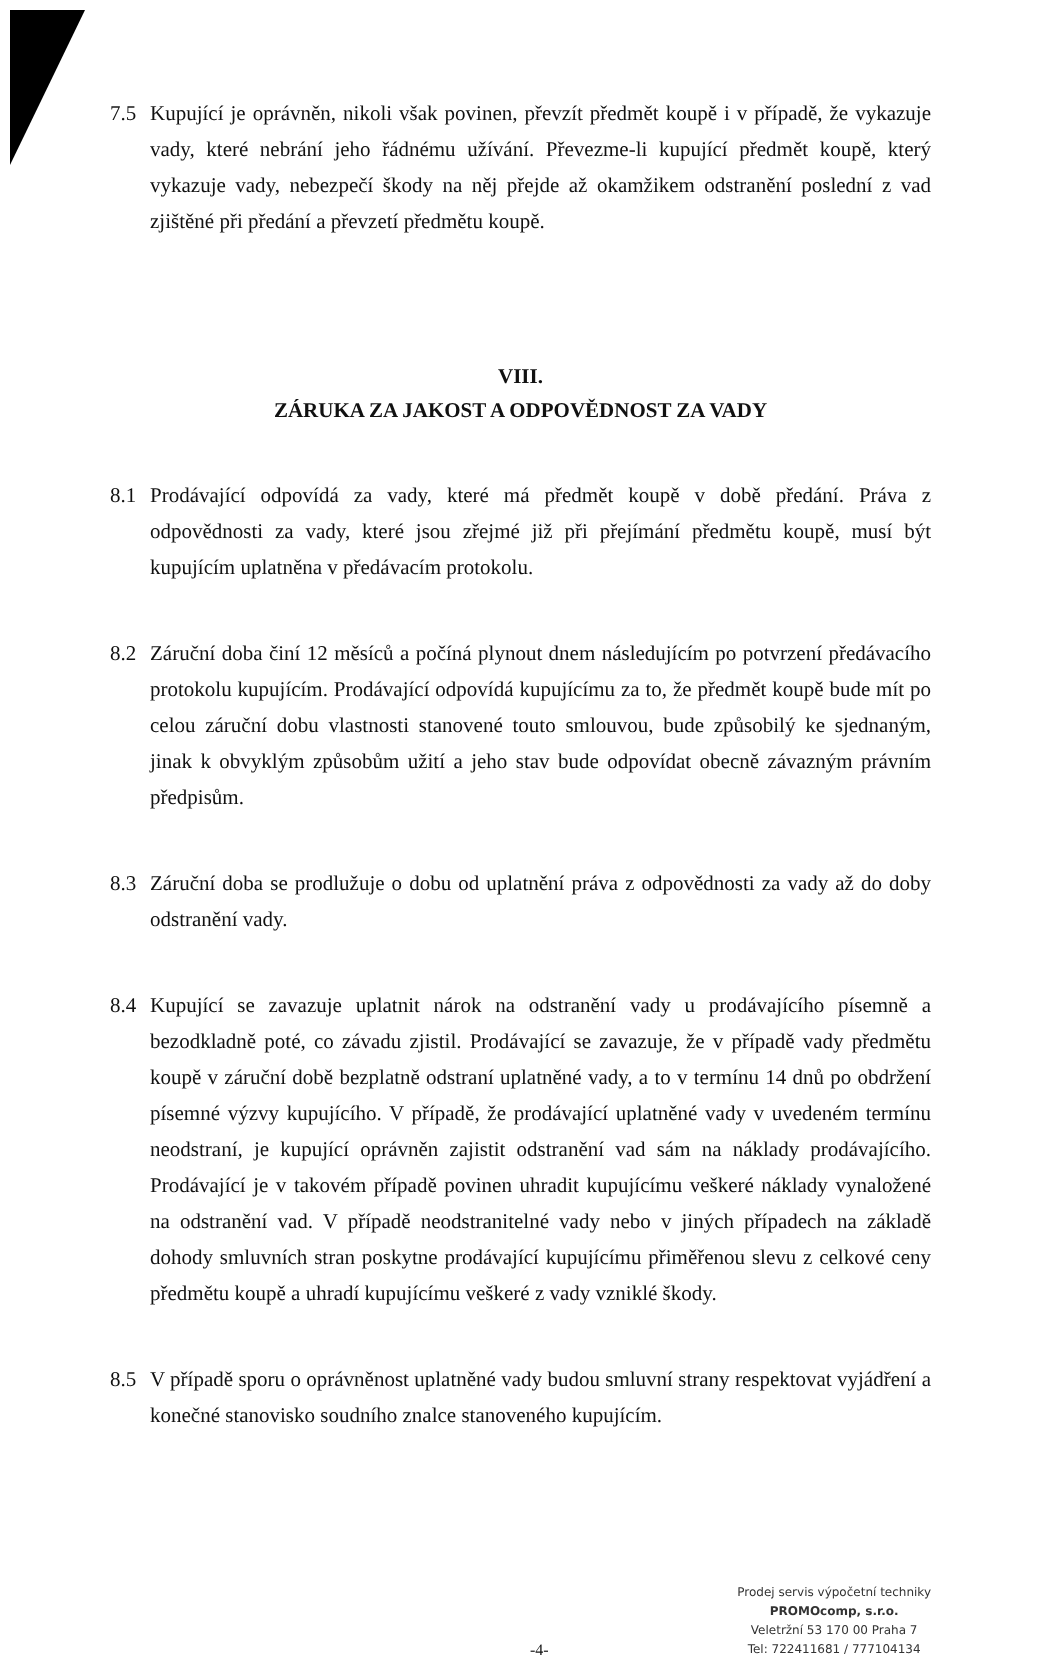7.5 Kupující je oprávněn, nikoli však povinen, převzít předmět koupě i v případě, že vykazuje vady, které nebrání jeho řádnému užívání. Převezme-li kupující předmět koupě, který vykazuje vady, nebezpečí škody na něj přejde až okamžikem odstranění poslední z vad zjištěné při předání a převzetí předmětu koupě.
VIII.
ZÁRUKA ZA JAKOST A ODPOVĚDNOST ZA VADY
8.1 Prodávající odpovídá za vady, které má předmět koupě v době předání. Práva z odpovědnosti za vady, které jsou zřejmé již při přejímání předmětu koupě, musí být kupujícím uplatněna v předávacím protokolu.
8.2 Záruční doba činí 12 měsíců a počíná plynout dnem následujícím po potvrzení předávacího protokolu kupujícím. Prodávající odpovídá kupujícímu za to, že předmět koupě bude mít po celou záruční dobu vlastnosti stanovené touto smlouvou, bude způsobilý ke sjednaným, jinak k obvyklým způsobům užití a jeho stav bude odpovídat obecně závazným právním předpisům.
8.3 Záruční doba se prodlužuje o dobu od uplatnění práva z odpovědnosti za vady až do doby odstranění vady.
8.4 Kupující se zavazuje uplatnit nárok na odstranění vady u prodávajícího písemně a bezodkladně poté, co závadu zjistil. Prodávající se zavazuje, že v případě vady předmětu koupě v záruční době bezplatně odstraní uplatněné vady, a to v termínu 14 dnů po obdržení písemné výzvy kupujícího. V případě, že prodávající uplatněné vady v uvedeném termínu neodstraní, je kupující oprávněn zajistit odstranění vad sám na náklady prodávajícího. Prodávající je v takovém případě povinen uhradit kupujícímu veškeré náklady vynaložené na odstranění vad. V případě neodstranitelné vady nebo v jiných případech na základě dohody smluvních stran poskytne prodávající kupujícímu přiměřenou slevu z celkové ceny předmětu koupě a uhradí kupujícímu veškeré z vady vzniklé škody.
8.5 V případě sporu o oprávněnost uplatněné vady budou smluvní strany respektovat vyjádření a konečné stanovisko soudního znalce stanoveného kupujícím.
-4-
Prodej servis výpočetní techniky
PROMOcomp, s.r.o.
Veletržní 53 170 00 Praha 7
Tel: 722411681 / 777104134